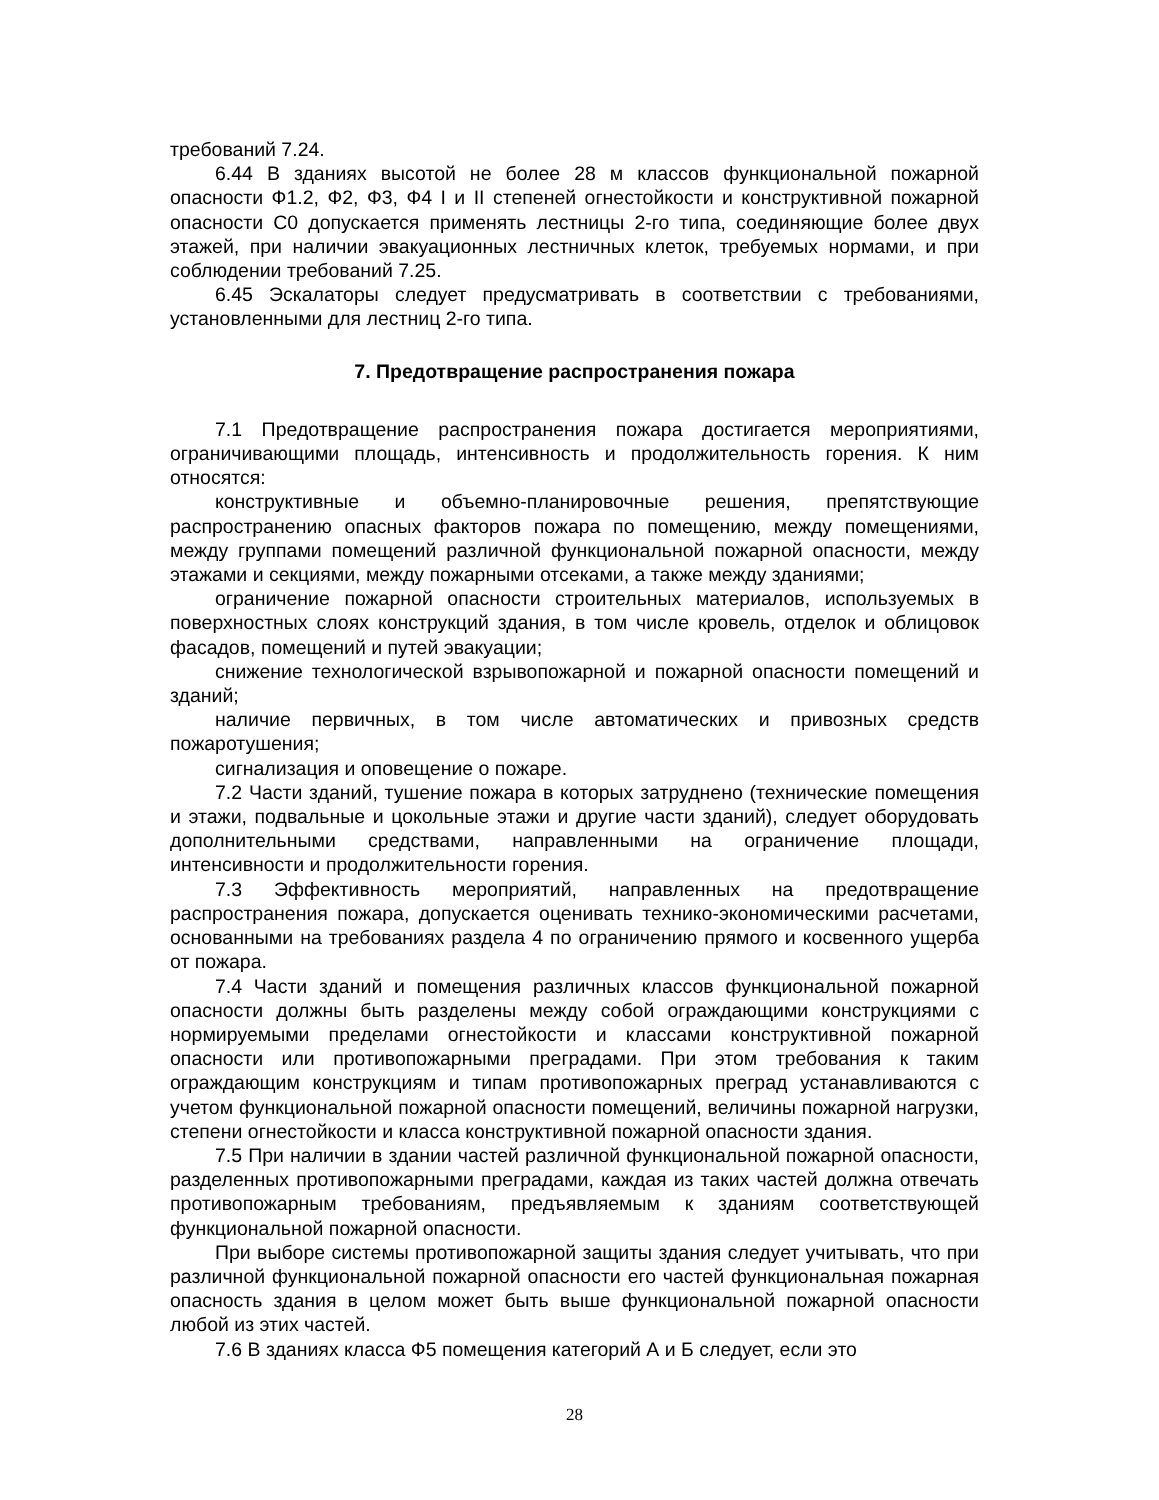требований 7.24.
6.44 В зданиях высотой не более 28 м классов функциональной пожарной опасности Ф1.2, Ф2, Ф3, Ф4 I и II степеней огнестойкости и конструктивной пожарной опасности С0 допускается применять лестницы 2-го типа, соединяющие более двух этажей, при наличии эвакуационных лестничных клеток, требуемых нормами, и при соблюдении требований 7.25.
6.45 Эскалаторы следует предусматривать в соответствии с требованиями, установленными для лестниц 2-го типа.
7. Предотвращение распространения пожара
7.1 Предотвращение распространения пожара достигается мероприятиями, ограничивающими площадь, интенсивность и продолжительность горения. К ним относятся:
конструктивные и объемно-планировочные решения, препятствующие распространению опасных факторов пожара по помещению, между помещениями, между группами помещений различной функциональной пожарной опасности, между этажами и секциями, между пожарными отсеками, а также между зданиями;
ограничение пожарной опасности строительных материалов, используемых в поверхностных слоях конструкций здания, в том числе кровель, отделок и облицовок фасадов, помещений и путей эвакуации;
снижение технологической взрывопожарной и пожарной опасности помещений и зданий;
наличие первичных, в том числе автоматических и привозных средств пожаротушения;
сигнализация и оповещение о пожаре.
7.2 Части зданий, тушение пожара в которых затруднено (технические помещения и этажи, подвальные и цокольные этажи и другие части зданий), следует оборудовать дополнительными средствами, направленными на ограничение площади, интенсивности и продолжительности горения.
7.3 Эффективность мероприятий, направленных на предотвращение распространения пожара, допускается оценивать технико-экономическими расчетами, основанными на требованиях раздела 4 по ограничению прямого и косвенного ущерба от пожара.
7.4 Части зданий и помещения различных классов функциональной пожарной опасности должны быть разделены между собой ограждающими конструкциями с нормируемыми пределами огнестойкости и классами конструктивной пожарной опасности или противопожарными преградами. При этом требования к таким ограждающим конструкциям и типам противопожарных преград устанавливаются с учетом функциональной пожарной опасности помещений, величины пожарной нагрузки, степени огнестойкости и класса конструктивной пожарной опасности здания.
7.5 При наличии в здании частей различной функциональной пожарной опасности, разделенных противопожарными преградами, каждая из таких частей должна отвечать противопожарным требованиям, предъявляемым к зданиям соответствующей функциональной пожарной опасности.
При выборе системы противопожарной защиты здания следует учитывать, что при различной функциональной пожарной опасности его частей функциональная пожарная опасность здания в целом может быть выше функциональной пожарной опасности любой из этих частей.
7.6 В зданиях класса Ф5 помещения категорий А и Б следует, если это
28